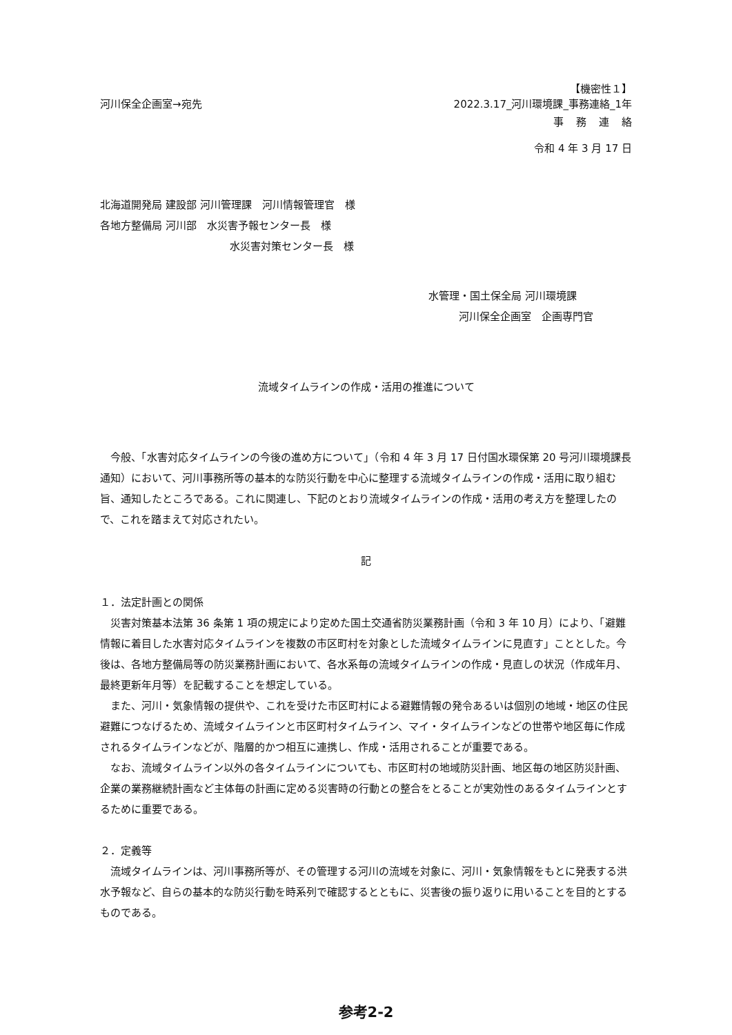【機密性１】
河川保全企画室→宛先 2022.3.17_河川環境課_事務連絡_1年
事務連絡
令和 4 年 3 月 17 日
北海道開発局 建設部 河川管理課　河川情報管理官　様
各地方整備局 河川部　水災害予報センター長　様
水災害対策センター長　様
水管理・国土保全局 河川環境課
河川保全企画室　企画専門官
流域タイムラインの作成・活用の推進について
今般、「水害対応タイムラインの今後の進め方について」（令和 4 年 3 月 17 日付国水環保第 20 号河川環境課長通知）において、河川事務所等の基本的な防災行動を中心に整理する流域タイムラインの作成・活用に取り組む旨、通知したところである。これに関連し、下記のとおり流域タイムラインの作成・活用の考え方を整理したので、これを踏まえて対応されたい。
記
１．法定計画との関係
災害対策基本法第 36 条第 1 項の規定により定めた国土交通省防災業務計画（令和 3 年 10 月）により、「避難情報に着目した水害対応タイムラインを複数の市区町村を対象とした流域タイムラインに見直す」こととした。今後は、各地方整備局等の防災業務計画において、各水系毎の流域タイムラインの作成・見直しの状況（作成年月、最終更新年月等）を記載することを想定している。
また、河川・気象情報の提供や、これを受けた市区町村による避難情報の発令あるいは個別の地域・地区の住民避難につなげるため、流域タイムラインと市区町村タイムライン、マイ・タイムラインなどの世帯や地区毎に作成されるタイムラインなどが、階層的かつ相互に連携し、作成・活用されることが重要である。
なお、流域タイムライン以外の各タイムラインについても、市区町村の地域防災計画、地区毎の地区防災計画、企業の業務継続計画など主体毎の計画に定める災害時の行動との整合をとることが実効性のあるタイムラインとするために重要である。
２．定義等
流域タイムラインは、河川事務所等が、その管理する河川の流域を対象に、河川・気象情報をもとに発表する洪水予報など、自らの基本的な防災行動を時系列で確認するとともに、災害後の振り返りに用いることを目的とするものである。
参考2-2